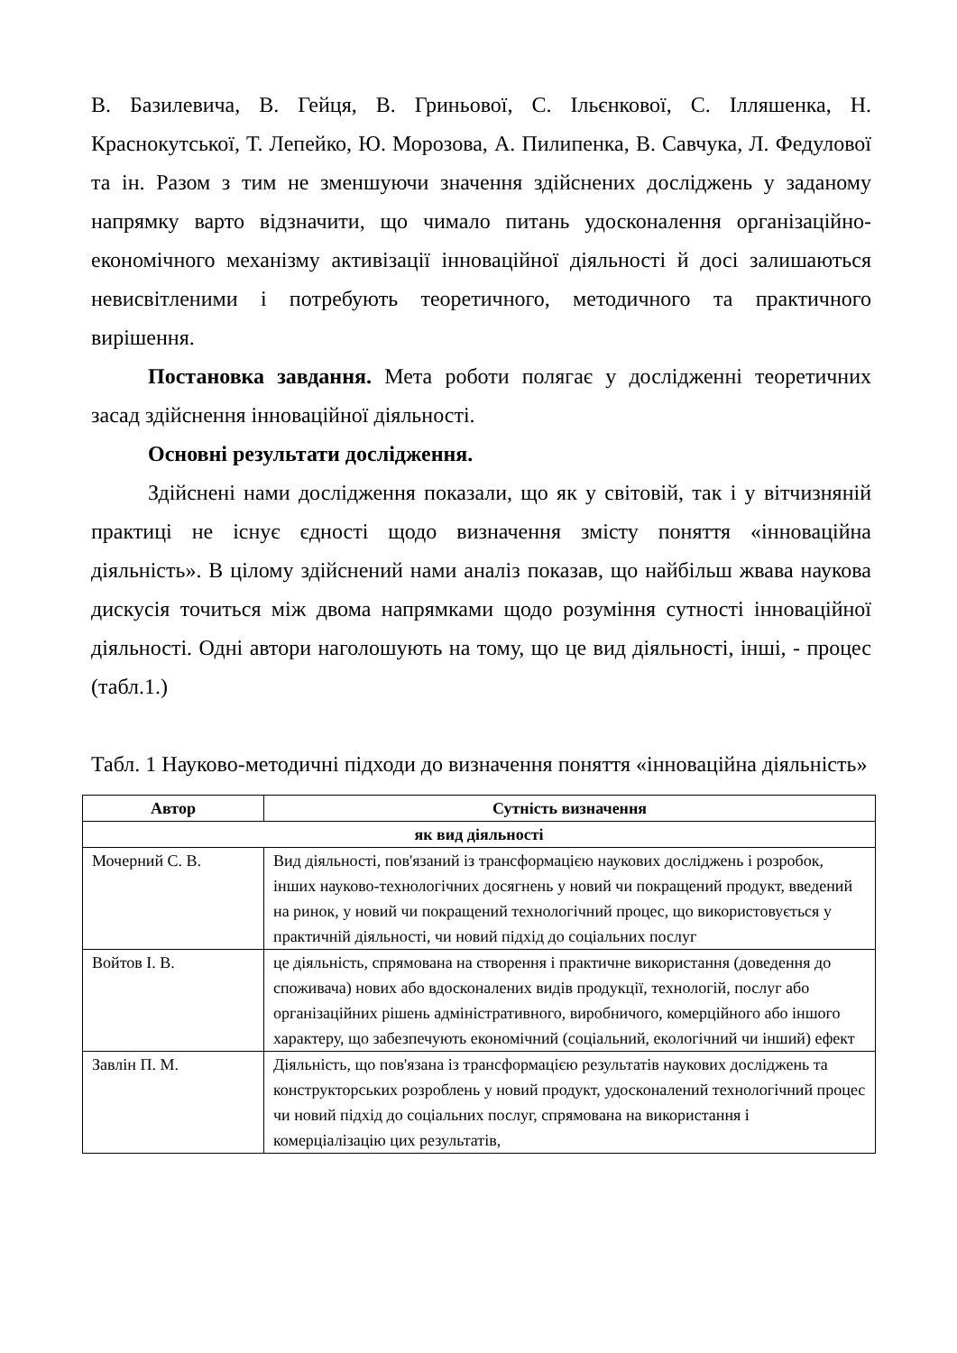В. Базилевича, В. Гейця, В. Гриньової, С. Ільєнкової, С. Ілляшенка, Н. Краснокутської, Т. Лепейко, Ю. Морозова, А. Пилипенка, В. Савчука, Л. Федулової та ін. Разом з тим не зменшуючи значення здійснених досліджень у заданому напрямку варто відзначити, що чимало питань удосконалення організаційно-економічного механізму активізації інноваційної діяльності й досі залишаються невисвітленими і потребують теоретичного, методичного та практичного вирішення.
Постановка завдання. Мета роботи полягає у дослідженні теоретичних засад здійснення інноваційної діяльності.
Основні результати дослідження.
Здійснені нами дослідження показали, що як у світовій, так і у вітчизняній практиці не існує єдності щодо визначення змісту поняття «інноваційна діяльність». В цілому здійснений нами аналіз показав, що найбільш жвава наукова дискусія точиться між двома напрямками щодо розуміння сутності інноваційної діяльності. Одні автори наголошують на тому, що це вид діяльності, інші, - процес (табл.1.)
Табл. 1 Науково-методичні підходи до визначення поняття «інноваційна діяльність»
| Автор | Сутність визначення |
| --- | --- |
| як вид діяльності | |
| Мочерний С. В. | Вид діяльності, пов'язаний із трансформацією наукових досліджень і розробок, інших науково-технологічних досягнень у новий чи покращений продукт, введений на ринок, у новий чи покращений технологічний процес, що використовується у практичній діяльності, чи новий підхід до соціальних послуг |
| Войтов І. В. | це діяльність, спрямована на створення і практичне використання (доведення до споживача) нових або вдосконалених видів продукції, технологій, послуг або організаційних рішень адміністративного, виробничого, комерційного або іншого характеру, що забезпечують економічний (соціальний, екологічний чи інший) ефект |
| Завлін П. М. | Діяльність, що пов'язана із трансформацією результатів наукових досліджень та конструкторських розроблень у новий продукт, удосконалений технологічний процес чи новий підхід до соціальних послуг, спрямована на використання і комерціалізацію цих результатів, |